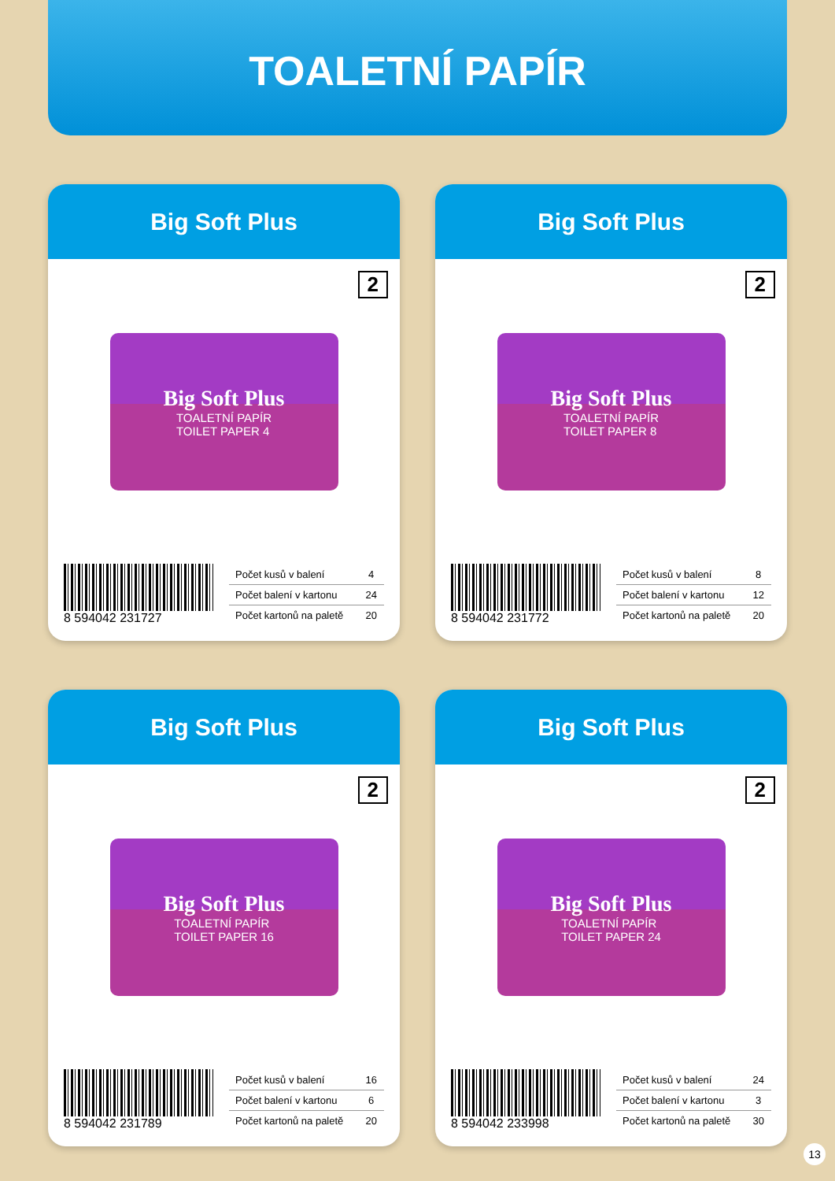TOALETNÍ PAPÍR
Big Soft Plus
2
Big Soft Plus
TOALETNÍ PAPÍR
TOILET PAPER 4
8 594042 231727
| Počet kusů v balení | 4 |
| Počet balení v kartonu | 24 |
| Počet kartonů na paletě | 20 |
Big Soft Plus
2
Big Soft Plus
TOALETNÍ PAPÍR
TOILET PAPER 8
8 594042 231772
| Počet kusů v balení | 8 |
| Počet balení v kartonu | 12 |
| Počet kartonů na paletě | 20 |
Big Soft Plus
2
Big Soft Plus
TOALETNÍ PAPÍR
TOILET PAPER 16
8 594042 231789
| Počet kusů v balení | 16 |
| Počet balení v kartonu | 6 |
| Počet kartonů na paletě | 20 |
Big Soft Plus
2
Big Soft Plus
TOALETNÍ PAPÍR
TOILET PAPER 24
8 594042 233998
| Počet kusů v balení | 24 |
| Počet balení v kartonu | 3 |
| Počet kartonů na paletě | 30 |
13